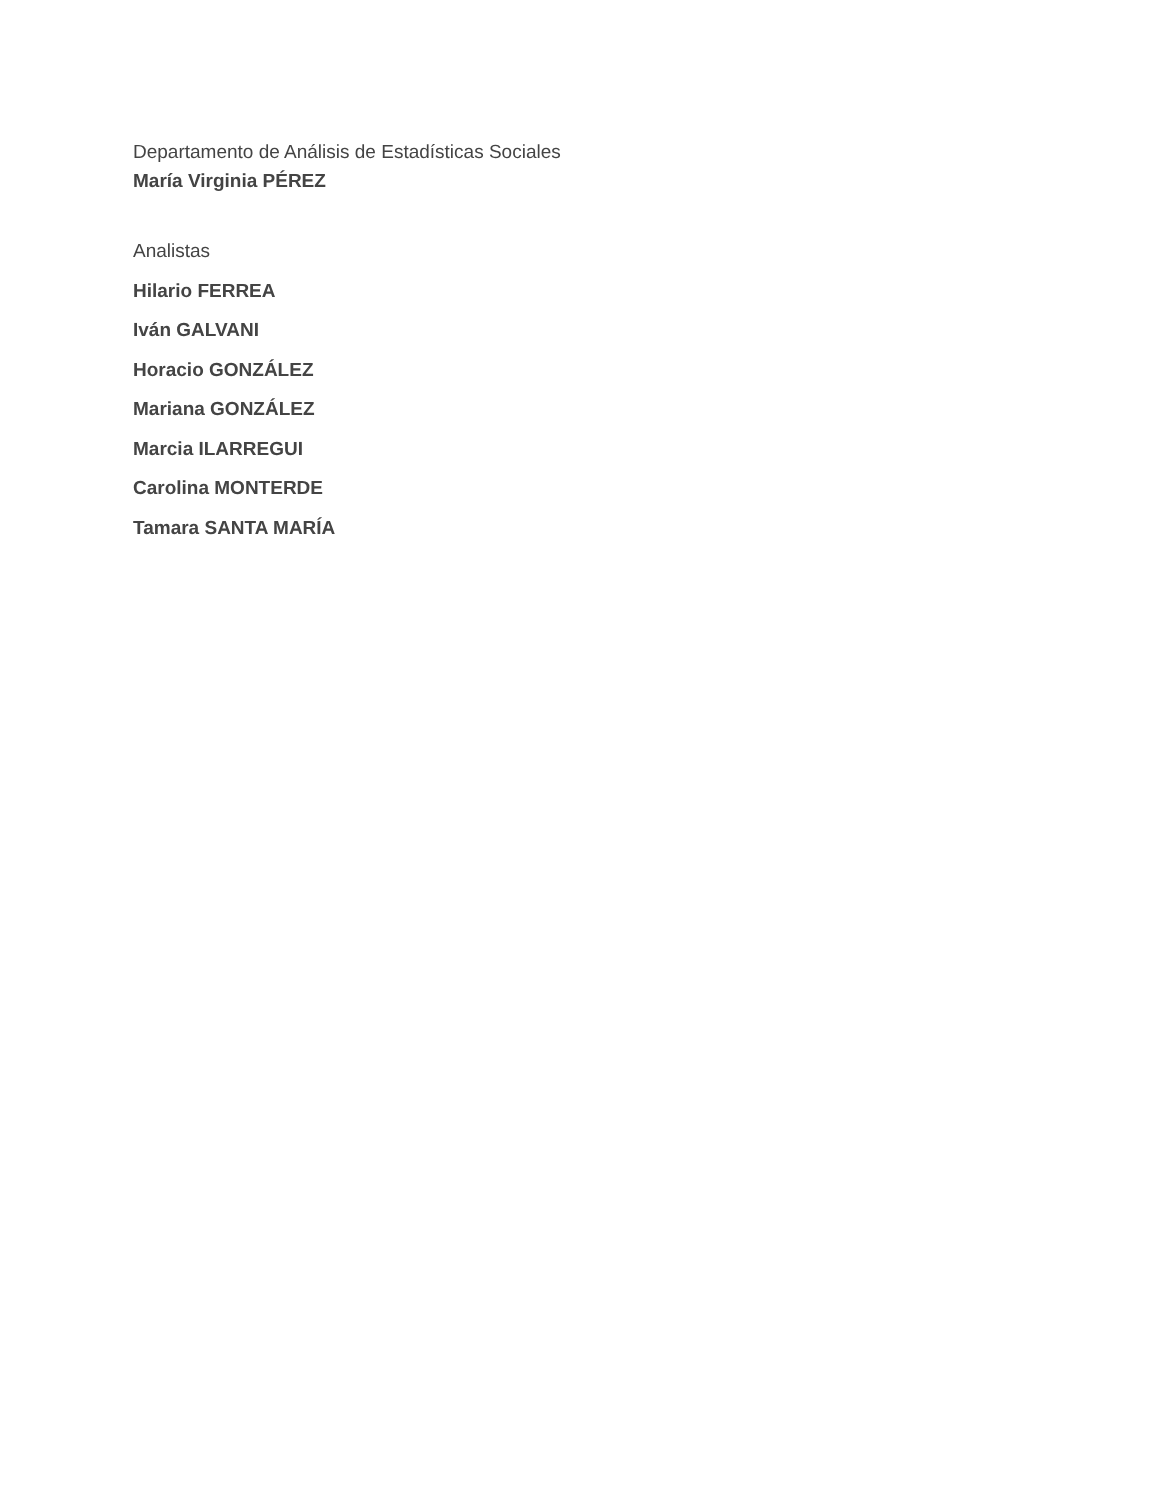Departamento de Análisis de Estadísticas Sociales
María Virginia PÉREZ
Analistas
Hilario FERREA
Iván GALVANI
Horacio GONZÁLEZ
Mariana GONZÁLEZ
Marcia ILARREGUI
Carolina MONTERDE
Tamara SANTA MARÍA